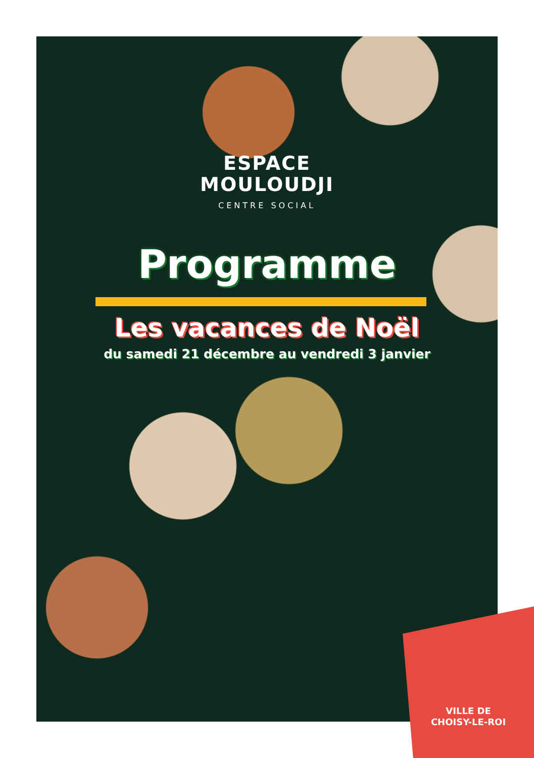ESPACE
MOULOUDJI
CENTRE SOCIAL
Programme
Les vacances de Noël
du samedi 21 décembre au vendredi 3 janvier
VILLE DE
CHOISY-LE-ROI